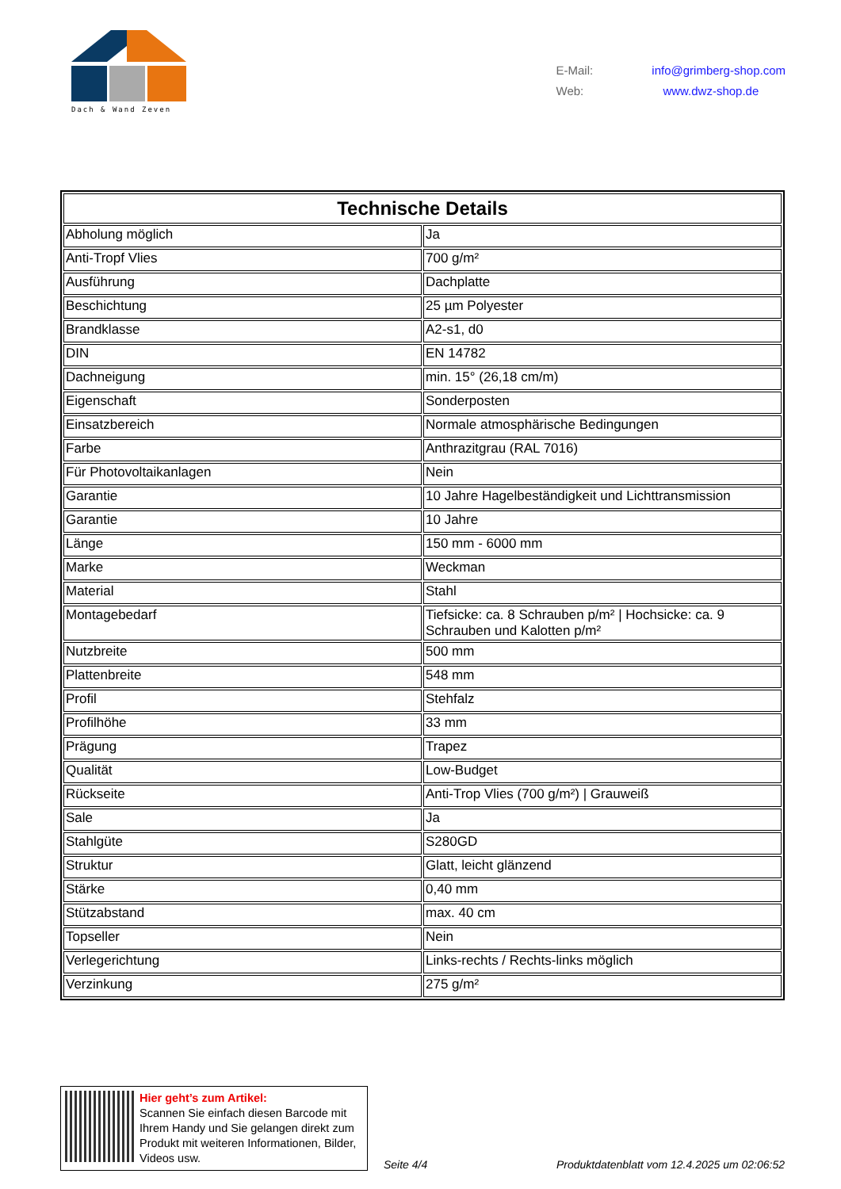Dach & Wand Zeven
E-Mail: info@grimberg-shop.com
Web: www.dwz-shop.de
| Technische Details | |
| --- | --- |
| Abholung möglich | Ja |
| Anti-Tropf Vlies | 700 g/m² |
| Ausführung | Dachplatte |
| Beschichtung | 25 µm Polyester |
| Brandklasse | A2-s1, d0 |
| DIN | EN 14782 |
| Dachneigung | min. 15° (26,18 cm/m) |
| Eigenschaft | Sonderposten |
| Einsatzbereich | Normale atmosphärische Bedingungen |
| Farbe | Anthrazitgrau (RAL 7016) |
| Für Photovoltaikanlagen | Nein |
| Garantie | 10 Jahre Hagelbeständigkeit und Lichttransmission |
| Garantie | 10 Jahre |
| Länge | 150 mm - 6000 mm |
| Marke | Weckman |
| Material | Stahl |
| Montagebedarf | Tiefsicke: ca. 8 Schrauben p/m² / Hochsicke: ca. 9 Schrauben und Kalotten p/m² |
| Nutzbreite | 500 mm |
| Plattenbreite | 548 mm |
| Profil | Stehfalz |
| Profilhöhe | 33 mm |
| Prägung | Trapez |
| Qualität | Low-Budget |
| Rückseite | Anti-Trop Vlies (700 g/m²) / Grauweiß |
| Sale | Ja |
| Stahlgüte | S280GD |
| Struktur | Glatt, leicht glänzend |
| Stärke | 0,40 mm |
| Stützabstand | max. 40 cm |
| Topseller | Nein |
| Verlegerichtung | Links-rechts / Rechts-links möglich |
| Verzinkung | 275 g/m² |
Hier geht’s zum Artikel:
Scannen Sie einfach diesen Barcode mit Ihrem Handy und Sie gelangen direkt zum Produkt mit weiteren Informationen, Bilder, Videos usw.
Seite 4/4
Produktdatenblatt vom 12.4.2025 um 02:06:52